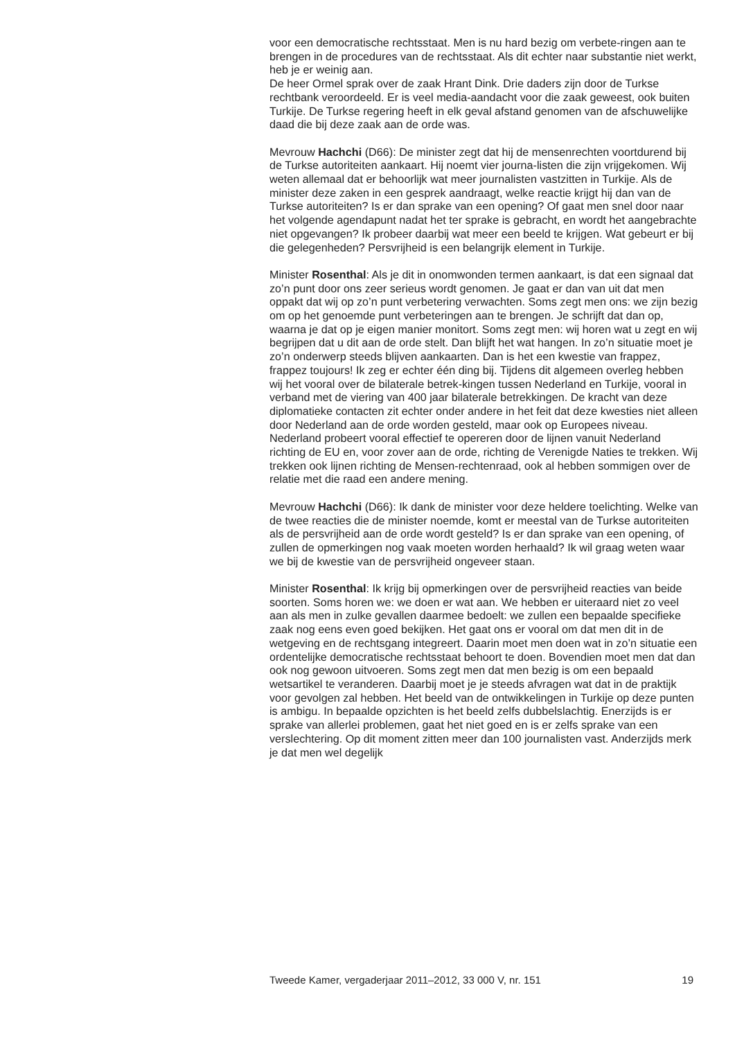voor een democratische rechtsstaat. Men is nu hard bezig om verbete-ringen aan te brengen in de procedures van de rechtsstaat. Als dit echter naar substantie niet werkt, heb je er weinig aan.
De heer Ormel sprak over de zaak Hrant Dink. Drie daders zijn door de Turkse rechtbank veroordeeld. Er is veel media-aandacht voor die zaak geweest, ook buiten Turkije. De Turkse regering heeft in elk geval afstand genomen van de afschuwelijke daad die bij deze zaak aan de orde was.
Mevrouw Hachchi (D66): De minister zegt dat hij de mensenrechten voortdurend bij de Turkse autoriteiten aankaart. Hij noemt vier journa-listen die zijn vrijgekomen. Wij weten allemaal dat er behoorlijk wat meer journalisten vastzitten in Turkije. Als de minister deze zaken in een gesprek aandraagt, welke reactie krijgt hij dan van de Turkse autoriteiten? Is er dan sprake van een opening? Of gaat men snel door naar het volgende agendapunt nadat het ter sprake is gebracht, en wordt het aangebrachte niet opgevangen? Ik probeer daarbij wat meer een beeld te krijgen. Wat gebeurt er bij die gelegenheden? Persvrijheid is een belangrijk element in Turkije.
Minister Rosenthal: Als je dit in onomwonden termen aankaart, is dat een signaal dat zo’n punt door ons zeer serieus wordt genomen. Je gaat er dan van uit dat men oppakt dat wij op zo’n punt verbetering verwachten. Soms zegt men ons: we zijn bezig om op het genoemde punt verbeteringen aan te brengen. Je schrijft dat dan op, waarna je dat op je eigen manier monitort. Soms zegt men: wij horen wat u zegt en wij begrijpen dat u dit aan de orde stelt. Dan blijft het wat hangen. In zo’n situatie moet je zo’n onderwerp steeds blijven aankaarten. Dan is het een kwestie van frappez, frappez toujours! Ik zeg er echter één ding bij. Tijdens dit algemeen overleg hebben wij het vooral over de bilaterale betrek-kingen tussen Nederland en Turkije, vooral in verband met de viering van 400 jaar bilaterale betrekkingen. De kracht van deze diplomatieke contacten zit echter onder andere in het feit dat deze kwesties niet alleen door Nederland aan de orde worden gesteld, maar ook op Europees niveau. Nederland probeert vooral effectief te opereren door de lijnen vanuit Nederland richting de EU en, voor zover aan de orde, richting de Verenigde Naties te trekken. Wij trekken ook lijnen richting de Mensen-rechtenraad, ook al hebben sommigen over de relatie met die raad een andere mening.
Mevrouw Hachchi (D66): Ik dank de minister voor deze heldere toelichting. Welke van de twee reacties die de minister noemde, komt er meestal van de Turkse autoriteiten als de persvrijheid aan de orde wordt gesteld? Is er dan sprake van een opening, of zullen de opmerkingen nog vaak moeten worden herhaald? Ik wil graag weten waar we bij de kwestie van de persvrijheid ongeveer staan.
Minister Rosenthal: Ik krijg bij opmerkingen over de persvrijheid reacties van beide soorten. Soms horen we: we doen er wat aan. We hebben er uiteraard niet zo veel aan als men in zulke gevallen daarmee bedoelt: we zullen een bepaalde specifieke zaak nog eens even goed bekijken. Het gaat ons er vooral om dat men dit in de wetgeving en de rechtsgang integreert. Daarin moet men doen wat in zo’n situatie een ordentelijke democratische rechtsstaat behoort te doen. Bovendien moet men dat dan ook nog gewoon uitvoeren. Soms zegt men dat men bezig is om een bepaald wetsartikel te veranderen. Daarbij moet je je steeds afvragen wat dat in de praktijk voor gevolgen zal hebben. Het beeld van de ontwikkelingen in Turkije op deze punten is ambigu. In bepaalde opzichten is het beeld zelfs dubbelslachtig. Enerzijds is er sprake van allerlei problemen, gaat het niet goed en is er zelfs sprake van een verslechtering. Op dit moment zitten meer dan 100 journalisten vast. Anderzijds merk je dat men wel degelijk
Tweede Kamer, vergaderjaar 2011–2012, 33 000 V, nr. 151 19